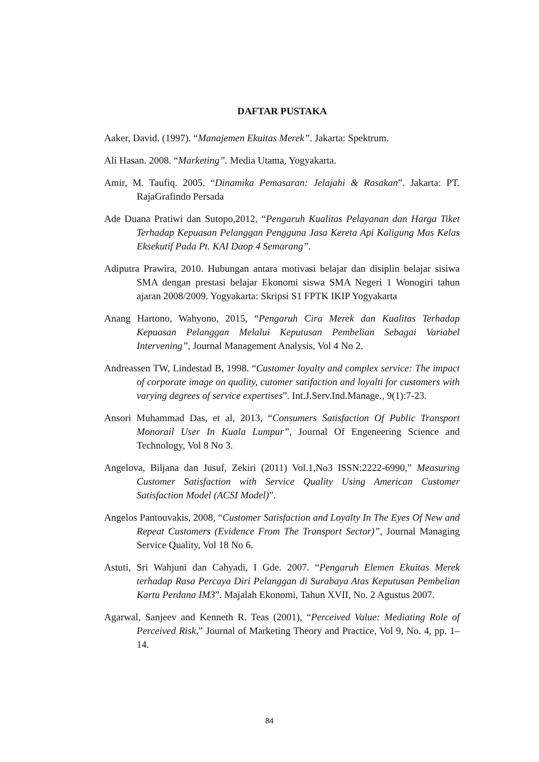DAFTAR PUSTAKA
Aaker, David. (1997). “Manajemen Ekuitas Merek”. Jakarta: Spektrum.
Ali Hasan. 2008. “Marketing”. Media Utama, Yogyakarta.
Amir, M. Taufiq. 2005. “Dinamika Pemasaran: Jelajahi & Rasakan”. Jakarta: PT. RajaGrafindo Persada
Ade Duana Pratiwi dan Sutopo,2012, “Pengaruh Kualitas Pelayanan dan Harga Tiket Terhadap Kepuasan Pelanggan Pengguna Jasa Kereta Api Kaligung Mas Kelas Eksekutif Pada Pt. KAI Daop 4 Semarang”.
Adiputra Prawira, 2010. Hubungan antara motivasi belajar dan disiplin belajar sisiwa SMA dengan prestasi belajar Ekonomi siswa SMA Negeri 1 Wonogiri tahun ajaran 2008/2009. Yogyakarta: Skripsi S1 FPTK IKIP Yogyakarta
Anang Hartono, Wahyono, 2015, “Pengaruh Cira Merek dan Kualitas Terhadap Kepuasan Pelanggan Melalui Keputusan Pembelian Sebagai Variabel Intervening”, Journal Management Analysis, Vol 4 No 2.
Andreassen TW, Lindestad B, 1998. “Customer loyalty and complex service: The impact of corporate image on quality, cutomer satifaction and loyalti for customers with varying degrees of service expertises”. Int.J.Serv.Ind.Manage., 9(1):7-23.
Ansori Muhammad Das, et al, 2013, “Consumers Satisfaction Of Public Transport Monorail User In Kuala Lumpur”, Journal Of Engeneering Science and Technology, Vol 8 No 3.
Angelova, Biljana dan Jusuf, Zekiri (2011) Vol.1,No3 ISSN:2222-6990,” Measuring Customer Satisfaction with Service Quality Using American Customer Satisfaction Model (ACSI Model)”.
Angelos Pantouvakis, 2008, “Customer Satisfaction and Loyalty In The Eyes Of New and Repeat Customers (Evidence From The Transport Sector)”, Journal Managing Service Quality, Vol 18 No 6.
Astuti, Sri Wahjuni dan Cahyadi, I Gde. 2007. “Pengaruh Elemen Ekuitas Merek terhadap Rasa Percaya Diri Pelanggan di Surabaya Atas Keputusan Pembelian Kartu Perdana IM3”. Majalah Ekonomi, Tahun XVII, No. 2 Agustus 2007.
Agarwal, Sanjeev and Kenneth R. Teas (2001), “Perceived Value: Mediating Role of Perceived Risk,” Journal of Marketing Theory and Practice, Vol 9, No. 4, pp. 1–14.
84